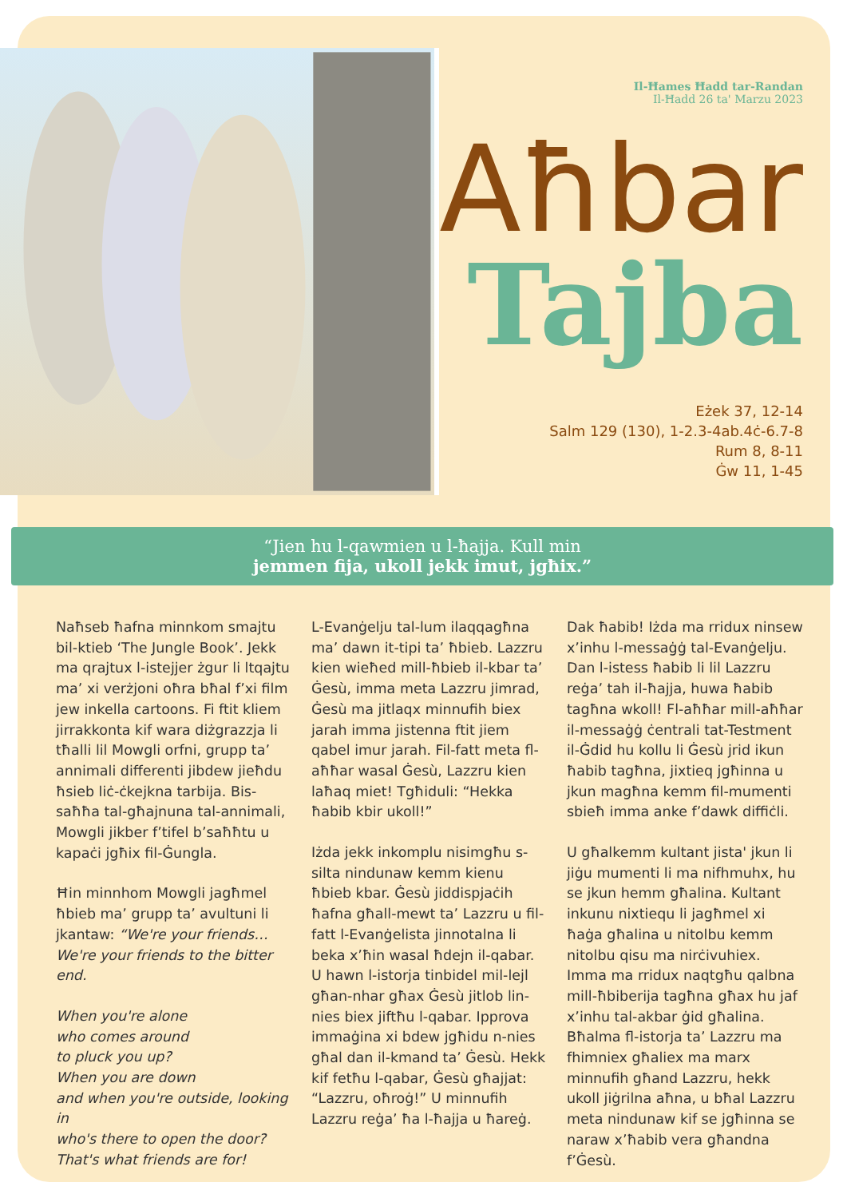Il-Ħames Ħadd tar-Randan
Il-Ħadd 26 ta' Marzu 2023
Aħbar
Tajba
Eżek 37, 12-14
Salm 129 (130), 1-2.3-4ab.4ċ-6.7-8
Rum 8, 8-11
Ġw 11, 1-45
“Jien hu l-qawmien u l-ħajja. Kull min
jemmen fija, ukoll jekk imut, jgħix.”
Naħseb ħafna minnkom smajtu bil-ktieb ‘The Jungle Book’. Jekk ma qrajtux l-istejjer żgur li ltqajtu ma’ xi verżjoni oħra bħal f’xi film jew inkella cartoons. Fi ftit kliem jirrakkonta kif wara diżgrazzja li tħalli lil Mowgli orfni, grupp ta’ annimali differenti jibdew jieħdu ħsieb liċ-ċkejkna tarbija. Bis-saħħa tal-għajnuna tal-annimali, Mowgli jikber f’tifel b’saħħtu u kapaċi jgħix fil-Ġungla.
Ħin minnhom Mowgli jagħmel ħbieb ma’ grupp ta’ avultuni li jkantaw: “We're your friends… We're your friends to the bitter end.
When you're alone
who comes around
to pluck you up?
When you are down
and when you're outside, looking in
who's there to open the door?
That's what friends are for!
L-Evanġelju tal-lum ilaqqagħna ma’ dawn it-tipi ta’ ħbieb. Lazzru kien wieħed mill-ħbieb il-kbar ta’ Ġesù, imma meta Lazzru jimrad, Ġesù ma jitlaqx minnufih biex jarah imma jistenna ftit jiem qabel imur jarah. Fil-fatt meta fl-aħħar wasal Ġesù, Lazzru kien laħaq miet! Tgħiduli: “Hekka ħabib kbir ukoll!”
Iżda jekk inkomplu nisimgħu s-silta nindunaw kemm kienu ħbieb kbar. Ġesù jiddispjaċih ħafna għall-mewt ta’ Lazzru u fil-fatt l-Evanġelista jinnotalna li beka x’ħin wasal ħdejn il-qabar. U hawn l-istorja tinbidel mil-lejl għan-nhar għax Ġesù jitlob lin-nies biex jiftħu l-qabar. Ipprova immaġina xi bdew jgħidu n-nies għal dan il-kmand ta’ Ġesù. Hekk kif fetħu l-qabar, Ġesù għajjat: “Lazzru, oħroġ!” U minnufih Lazzru reġa’ ħa l-ħajja u ħareġ.
Dak ħabib! Iżda ma rridux ninsew x’inhu l-messaġġ tal-Evanġelju. Dan l-istess ħabib li lil Lazzru reġa’ tah il-ħajja, huwa ħabib tagħna wkoll! Fl-aħħar mill-aħħar il-messaġġ ċentrali tat-Testment il-Ġdid hu kollu li Ġesù jrid ikun ħabib tagħna, jixtieq jgħinna u jkun magħna kemm fil-mumenti sbieħ imma anke f’dawk diffiċli.
U għalkemm kultant jista' jkun li jiġu mumenti li ma nifhmuhx, hu se jkun hemm għalina. Kultant inkunu nixtiequ li jagħmel xi ħaġa għalina u nitolbu kemm nitolbu qisu ma nirċivuhiex. Imma ma rridux naqtgħu qalbna mill-ħbiberija tagħna għax hu jaf x’inhu tal-akbar ġid għalina. Bħalma fl-istorja ta’ Lazzru ma fhimniex għaliex ma marx minnufih għand Lazzru, hekk ukoll jiġrilna aħna, u bħal Lazzru meta nindunaw kif se jgħinna se naraw x’ħabib vera għandna f’Ġesù.